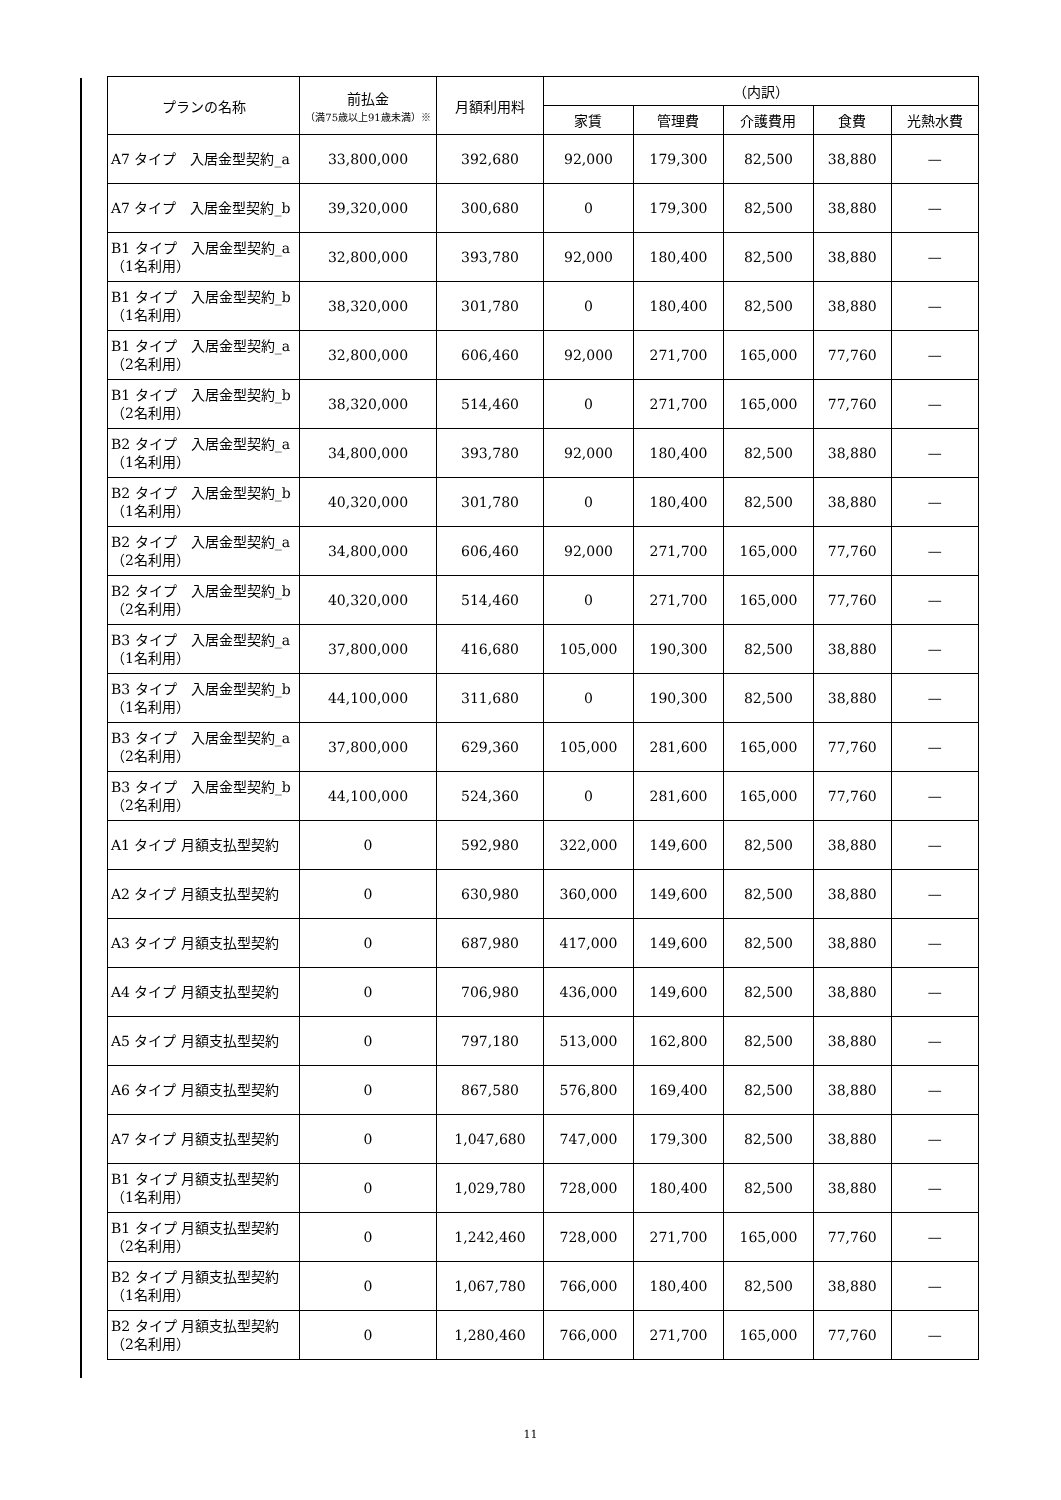| プランの名称 | 前払金 （満75歳以上91歳未満）※ | 月額利用料 | （内訳） | | | | |
| --- | --- | --- | --- | --- | --- | --- | --- |
| | | | 家賃 | 管理費 | 介護費用 | 食費 | 光熱水費 |
| A7 タイプ 入居金型契約_a | 33,800,000 | 392,680 | 92,000 | 179,300 | 82,500 | 38,880 | — |
| A7 タイプ 入居金型契約_b | 39,320,000 | 300,680 | 0 | 179,300 | 82,500 | 38,880 | — |
| B1 タイプ 入居金型契約_a（1名利用） | 32,800,000 | 393,780 | 92,000 | 180,400 | 82,500 | 38,880 | — |
| B1 タイプ 入居金型契約_b（1名利用） | 38,320,000 | 301,780 | 0 | 180,400 | 82,500 | 38,880 | — |
| B1 タイプ 入居金型契約_a（2名利用） | 32,800,000 | 606,460 | 92,000 | 271,700 | 165,000 | 77,760 | — |
| B1 タイプ 入居金型契約_b（2名利用） | 38,320,000 | 514,460 | 0 | 271,700 | 165,000 | 77,760 | — |
| B2 タイプ 入居金型契約_a（1名利用） | 34,800,000 | 393,780 | 92,000 | 180,400 | 82,500 | 38,880 | — |
| B2 タイプ 入居金型契約_b（1名利用） | 40,320,000 | 301,780 | 0 | 180,400 | 82,500 | 38,880 | — |
| B2 タイプ 入居金型契約_a（2名利用） | 34,800,000 | 606,460 | 92,000 | 271,700 | 165,000 | 77,760 | — |
| B2 タイプ 入居金型契約_b（2名利用） | 40,320,000 | 514,460 | 0 | 271,700 | 165,000 | 77,760 | — |
| B3 タイプ 入居金型契約_a（1名利用） | 37,800,000 | 416,680 | 105,000 | 190,300 | 82,500 | 38,880 | — |
| B3 タイプ 入居金型契約_b（1名利用） | 44,100,000 | 311,680 | 0 | 190,300 | 82,500 | 38,880 | — |
| B3 タイプ 入居金型契約_a（2名利用） | 37,800,000 | 629,360 | 105,000 | 281,600 | 165,000 | 77,760 | — |
| B3 タイプ 入居金型契約_b（2名利用） | 44,100,000 | 524,360 | 0 | 281,600 | 165,000 | 77,760 | — |
| A1 タイプ 月額支払型契約 | 0 | 592,980 | 322,000 | 149,600 | 82,500 | 38,880 | — |
| A2 タイプ 月額支払型契約 | 0 | 630,980 | 360,000 | 149,600 | 82,500 | 38,880 | — |
| A3 タイプ 月額支払型契約 | 0 | 687,980 | 417,000 | 149,600 | 82,500 | 38,880 | — |
| A4 タイプ 月額支払型契約 | 0 | 706,980 | 436,000 | 149,600 | 82,500 | 38,880 | — |
| A5 タイプ 月額支払型契約 | 0 | 797,180 | 513,000 | 162,800 | 82,500 | 38,880 | — |
| A6 タイプ 月額支払型契約 | 0 | 867,580 | 576,800 | 169,400 | 82,500 | 38,880 | — |
| A7 タイプ 月額支払型契約 | 0 | 1,047,680 | 747,000 | 179,300 | 82,500 | 38,880 | — |
| B1 タイプ 月額支払型契約（1名利用） | 0 | 1,029,780 | 728,000 | 180,400 | 82,500 | 38,880 | — |
| B1 タイプ 月額支払型契約（2名利用） | 0 | 1,242,460 | 728,000 | 271,700 | 165,000 | 77,760 | — |
| B2 タイプ 月額支払型契約（1名利用） | 0 | 1,067,780 | 766,000 | 180,400 | 82,500 | 38,880 | — |
| B2 タイプ 月額支払型契約（2名利用） | 0 | 1,280,460 | 766,000 | 271,700 | 165,000 | 77,760 | — |
11